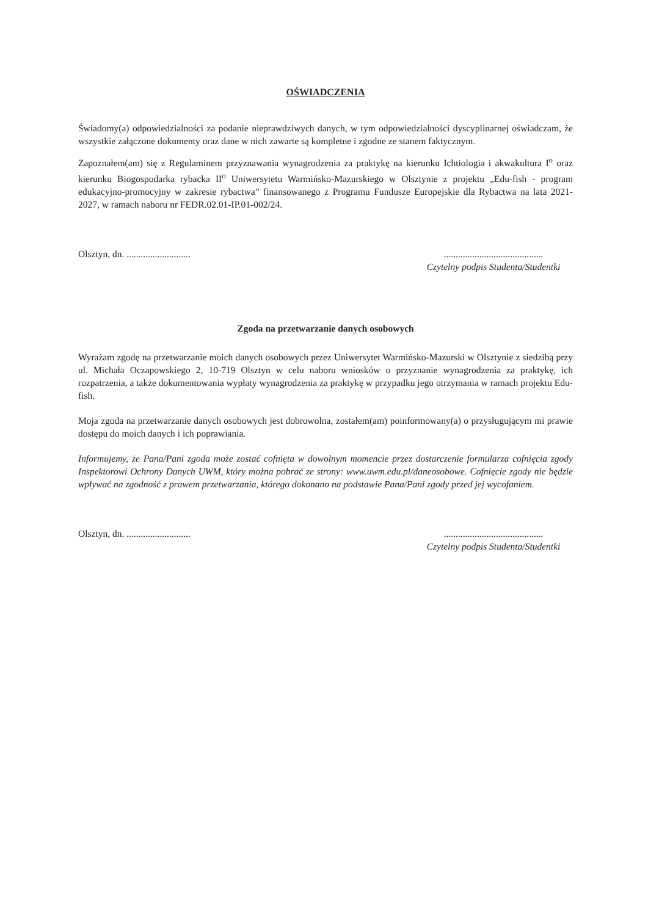OŚWIADCZENIA
Świadomy(a) odpowiedzialności za podanie nieprawdziwych danych, w tym odpowiedzialności dyscyplinarnej oświadczam, że wszystkie załączone dokumenty oraz dane w nich zawarte są kompletne i zgodne ze stanem faktycznym.
Zapoznałem(am) się z Regulaminem przyznawania wynagrodzenia za praktykę na kierunku Ichtiologia i akwakultura I<sup>o</sup> oraz kierunku Biogospodarka rybacka II<sup>o</sup> Uniwersytetu Warmińsko-Mazurskiego w Olsztynie z projektu „Edu-fish - program edukacyjno-promocyjny w zakresie rybactwa” finansowanego z Programu Fundusze Europejskie dla Rybactwa na lata 2021-2027, w ramach naboru nr FEDR.02.01-IP.01-002/24.
Olsztyn, dn. ...........................
..........................................
Czytelny podpis Studenta/Studentki
Zgoda na przetwarzanie danych osobowych
Wyrażam zgodę na przetwarzanie moich danych osobowych przez Uniwersytet Warmińsko-Mazurski w Olsztynie z siedzibą przy ul. Michała Oczapowskiego 2, 10-719 Olsztyn w celu naboru wniosków o przyznanie wynagrodzenia za praktykę, ich rozpatrzenia, a także dokumentowania wypłaty wynagrodzenia za praktykę w przypadku jego otrzymania w ramach projektu Edu-fish.
Moja zgoda na przetwarzanie danych osobowych jest dobrowolna, zostałem(am) poinformowany(a) o przysługującym mi prawie dostępu do moich danych i ich poprawiania.
Informujemy, że Pana/Pani zgoda może zostać cofnięta w dowolnym momencie przez dostarczenie formularza cofnięcia zgody Inspektorowi Ochrony Danych UWM, który można pobrać ze strony: www.uwm.edu.pl/daneosobowe. Cofnięcie zgody nie będzie wpływać na zgodność z prawem przetwarzania, którego dokonano na podstawie Pana/Pani zgody przed jej wycofaniem.
Olsztyn, dn. ...........................
..........................................
Czytelny podpis Studenta/Studentki